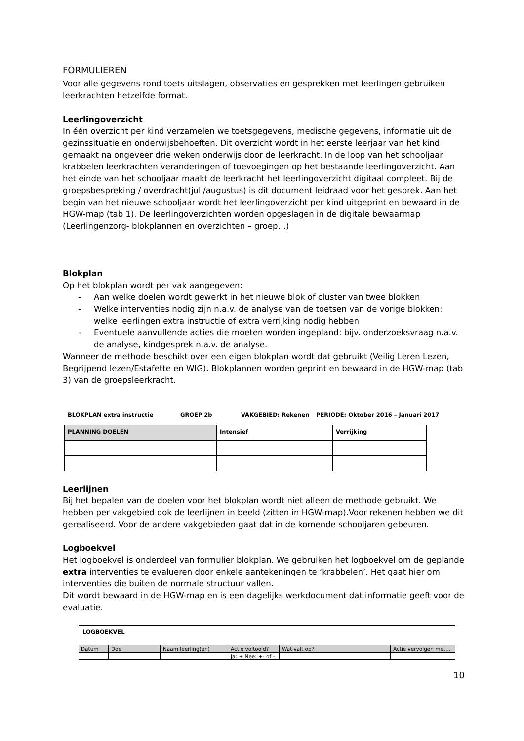FORMULIEREN
Voor alle gegevens rond toets uitslagen, observaties en gesprekken met leerlingen gebruiken leerkrachten hetzelfde format.
Leerlingoverzicht
In één overzicht per kind verzamelen we toetsgegevens, medische gegevens, informatie uit de gezinssituatie en onderwijsbehoeften. Dit overzicht wordt in het eerste leerjaar van het kind gemaakt na ongeveer drie weken onderwijs door de leerkracht. In de loop van het schooljaar krabbelen leerkrachten veranderingen of toevoegingen op het bestaande leerlingoverzicht. Aan het einde van het schooljaar maakt de leerkracht het leerlingoverzicht digitaal compleet. Bij de groepsbespreking / overdracht(juli/augustus) is dit document leidraad voor het gesprek. Aan het begin van het nieuwe schooljaar wordt het leerlingoverzicht per kind uitgeprint en bewaard in de HGW-map (tab 1). De leerlingoverzichten worden opgeslagen in de digitale bewaarmap (Leerlingenzorg- blokplannen en overzichten – groep…)
Blokplan
Op het blokplan wordt per vak aangegeven:
- Aan welke doelen wordt gewerkt in het nieuwe blok of cluster van twee blokken
- Welke interventies nodig zijn n.a.v. de analyse van de toetsen van de vorige blokken: welke leerlingen extra instructie of extra verrijking nodig hebben
- Eventuele aanvullende acties die moeten worden ingepland: bijv. onderzoeksvraag n.a.v. de analyse, kindgesprek n.a.v. de analyse.
Wanneer de methode beschikt over een eigen blokplan wordt dat gebruikt (Veilig Leren Lezen, Begrijpend lezen/Estafette en WIG). Blokplannen worden geprint en bewaard in de HGW-map (tab 3) van de groepsleerkracht.
BLOKPLAN extra instructie GROEP 2b VAKGEBIED: Rekenen PERIODE: Oktober 2016 – Januari 2017
| PLANNING DOELEN | Intensief | Verrijking |
Leerlijnen
Bij het bepalen van de doelen voor het blokplan wordt niet alleen de methode gebruikt. We hebben per vakgebied ook de leerlijnen in beeld (zitten in HGW-map).Voor rekenen hebben we dit gerealiseerd. Voor de andere vakgebieden gaat dat in de komende schooljaren gebeuren.
Logboekvel
Het logboekvel is onderdeel van formulier blokplan. We gebruiken het logboekvel om de geplande extra interventies te evalueren door enkele aantekeningen te ‘krabbelen’. Het gaat hier om interventies die buiten de normale structuur vallen.
Dit wordt bewaard in de HGW-map en is een dagelijks werkdocument dat informatie geeft voor de evaluatie.
LOGBOEKVEL
| Datum | Doel | Naam leerling(en) | Actie voltooid? | Wat valt op? | Actie vervolgen met… |
| | | | Ja: + Nee: +- of - | | |
10